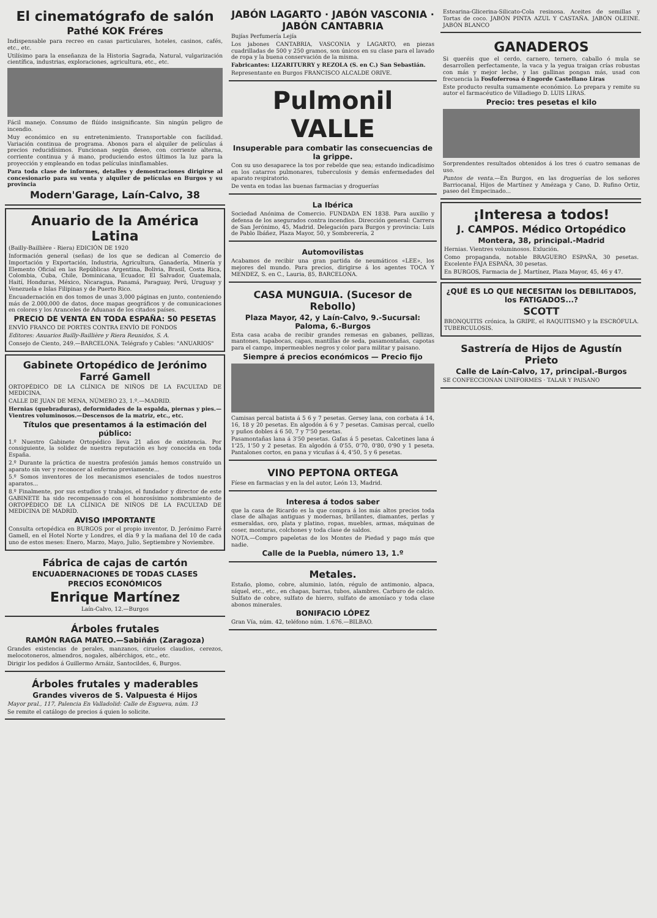El cinematógrafo de salón
Pathé KOK Fréres
Indispensable para recreo en casas particulares, hoteles, casinos, cafés, etc., etc.
Utilísimo para la enseñanza de la Historia Sagrada, Natural, vulgarización científica, industrias, exploraciones, agricultura, etc., etc.
Fácil manejo. Consumo de flúido insignificante. Sin ningún peligro de incendio.
Muy económico en su entretenimiento. Transportable con facilidad. Variación continua de programa. Abonos para el alquiler de películas á precios reducidísimos. Funcionan según deseo, con corriente alterna, corriente continua y á mano, produciendo estos últimos la luz para la proyección y empleando en todas películas ininflamables.
Para toda clase de informes, detalles y demostraciones dirigirse al concesionario para su venta y alquiler de películas en Burgos y su provincia
Modern'Garage, Laín-Calvo, 38
Anuario de la América Latina
(Bailly-Baillière - Riera) EDICIÓN DE 1920
Información general (señas) de los que se dedican al Comercio de Importación y Exportación, Industria, Agricultura, Ganadería, Minería y Elemento Oficial en las Repúblicas Argentina, Bolivia, Brasil, Costa Rica, Colombia, Cuba, Chile, Dominicana, Ecuador, El Salvador, Guatemala, Haití, Honduras, México, Nicaragua, Panamá, Paraguay, Perú, Uruguay y Venezuela e Islas Filipinas y de Puerto Rico.
Encuadernación en dos tomos de unas 3,000 páginas en junto, conteniendo más de 2.000,000 de datos, doce mapas geográficos y de comunicaciones en colores y los Aranceles de Aduanas de los citados países.
PRECIO DE VENTA EN TODA ESPAÑA: 50 PESETAS
ENVÍO FRANCO DE PORTES CONTRA ENVÍO DE FONDOS
Editores: Anuarios Bailly-Baillière y Riera Reunidos, S. A.
Consejo de Ciento, 249.—BARCELONA. Telégrafo y Cables: "ANUARIOS"
Gabinete Ortopédico de Jerónimo Farré Gamell
ORTOPÉDICO DE LA CLÍNICA DE NIÑOS DE LA FACULTAD DE MEDICINA.
CALLE DE JUAN DE MENA, NÚMERO 23, 1.º.—MADRID.
Hernias (quebraduras), deformidades de la espalda, piernas y pies.—Vientres voluminosos.—Descensos de la matriz, etc., etc.
Títulos que presentamos á la estimación del público:
1.º Nuestro Gabinete Ortopédico lleva 21 años de existencia. Por consiguiente, la solidez de nuestra reputación es hoy conocida en toda España.
2.º Durante la práctica de nuestra profesión jamás hemos construído un aparato sin ver y reconocer al enfermo previamente...
5.º Somos inventores de los mecanismos esenciales de todos nuestros aparatos...
8.º Finalmente, por sus estudios y trabajos, el fundador y director de este GABINETE ha sido recompensado con el honrosísimo nombramiento de ORTOPÉDICO DE LA CLÍNICA DE NIÑOS DE LA FACULTAD DE MEDICINA DE MADRID.
AVISO IMPORTANTE
Consulta ortopédica en BURGOS por el propio inventor, D. Jerónimo Farré Gamell, en el Hotel Norte y Londres, el día 9 y la mañana del 10 de cada uno de estos meses: Enero, Marzo, Mayo, Julio, Septiembre y Noviembre.
Fábrica de cajas de cartón
ENCUADERNACIONES DE TODAS CLASES
PRECIOS ECONÓMICOS
Enrique Martínez
Laín-Calvo, 12.—Burgos
Árboles frutales
RAMÓN RAGA MATEO.—Sabiñán (Zaragoza)
Grandes existencias de perales, manzanos, ciruelos claudios, cerezos, melocotoneros, almendros, nogales, albérchigos, etc., etc.
Dirigir los pedidos á Guillermo Arnáiz, Santocildes, 6, Burgos.
Árboles frutales y maderables
Grandes viveros de S. Valpuesta é Hijos
Mayor pral., 117, Palencia En Valladolid: Calle de Esgueva, núm. 13
Se remite el catálogo de precios á quien lo solicite.
JABÓN LAGARTO · JABÓN VASCONIA · JABÓN CANTABRIA
Bujías Perfumería Lejía
Los jabones CANTABRIA, VASCONIA y LAGARTO, en piezas cuadrilladas de 500 y 250 gramos, son únicos en su clase para el lavado de ropa y la buena conservación de la misma.
Fabricantes: LIZARITURRY y REZOLA (S. en C.) San Sebastián.
Representante en Burgos FRANCISCO ALCALDE ORIVE.
Pulmonil VALLE
Insuperable para combatir las consecuencias de la grippe.
Con su uso desaparece la tos por rebelde que sea; estando indicadísimo en los catarros pulmonares, tuberculosis y demás enfermedades del aparato respiratorio.
De venta en todas las buenas farmacias y droguerías
La Ibérica
Sociedad Anónima de Comercio. FUNDADA EN 1838. Para auxilio y defensa de los asegurados contra incendios. Dirección general: Carrera de San Jerónimo, 45, Madrid. Delegación para Burgos y provincia: Luis de Pablo Ibáñez, Plaza Mayor, 50, y Sombrerería, 2
Automovilistas
Acabamos de recibir una gran partida de neumáticos «LEE», los mejores del mundo. Para precios, dirigirse á los agentes TOCA Y MENDEZ, S. en C., Lauria, 85, BARCELONA.
CASA MUNGUIA. (Sucesor de Rebollo)
Plaza Mayor, 42, y Laín-Calvo, 9.-Sucursal: Paloma, 6.-Burgos
Esta casa acaba de recibir grandes remesas en gabanes, pellizas, mantones, tapabocas, capas, mantillas de seda, pasamontañas, capotas para el campo, impermeables negros y color para militar y paisano.
Siempre á precios económicos — Precio fijo
Camisas percal batista á 5 6 y 7 pesetas. Gersey lana, con corbata á 14, 16, 18 y 20 pesetas. En algodón á 6 y 7 pesetas. Camisas percal, cuello y puños dobles á 6 50, 7 y 7'50 pesetas.
Pasamontañas lana á 3'50 pesetas. Gafas á 5 pesetas. Calcetines lana á 1'25, 1'50 y 2 pesetas. En algodón á 0'55, 0'70, 0'80, 0'90 y 1 peseta. Pantalones cortos, en pana y vicuñas á 4, 4'50, 5 y 6 pesetas.
VINO PEPTONA ORTEGA
Fíese en farmacias y en la del autor, León 13, Madrid.
Interesa á todos saber
que la casa de Ricardo es la que compra á los más altos precios toda clase de alhajas antiguas y modernas, brillantes, diamantes, perlas y esmeraldas, oro, plata y platino, ropas, muebles, armas, máquinas de coser, monturas, colchones y toda clase de saldos.
NOTA.—Compro papeletas de los Montes de Piedad y pago más que nadie.
Calle de la Puebla, número 13, 1.º
Metales.
Estaño, plomo, cobre, aluminio, latón, régulo de antimonio, alpaca, níquel, etc., etc., en chapas, barras, tubos, alambres. Carburo de calcio. Sulfato de cobre, sulfato de hierro, sulfato de amoníaco y toda clase abonos minerales.
BONIFACIO LÓPEZ
Gran Vía, núm. 42, teléfono núm. 1.676.—BILBAO.
Estearina-Glicerina-Silicato-Cola resinosa. Aceites de semillas y Tortas de coco. JABÓN PINTA AZUL Y CASTAÑA. JABÓN OLEINE. JABÓN BLANCO
GANADEROS
Si queréis que el cerdo, carnero, ternero, caballo ó mula se desarrollen perfectamente, la vaca y la yegua traigan crías robustas con más y mejor leche, y las gallinas pongan más, usad con frecuencia la Fosfoferrosa ó Engorde Castellano Liras
Este producto resulta sumamente económico. Lo prepara y remite su autor el farmacéutico de Villadiego D. LUIS LIRAS.
Precio: tres pesetas el kilo
Sorprendentes resultados obtenidos á los tres ó cuatro semanas de uso.
Puntos de venta.—En Burgos, en las droguerías de los señores Barriocanal, Hijos de Martínez y Amézaga y Cano, D. Rufino Ortiz, paseo del Empecinado...
¡Interesa a todos!
J. CAMPOS. Médico Ortopédico
Montera, 38, principal.-Madrid
Hernias. Vientres voluminosos. Exlución.
Como propaganda, notable BRAGUERO ESPAÑA, 30 pesetas. Excelente FAJA ESPAÑA, 30 pesetas.
En BURGOS, Farmacia de J. Martínez, Plaza Mayor, 45, 46 y 47.
¿QUÉ ES LO QUE NECESITAN los DEBILITADOS, los FATIGADOS...?
SCOTT
BRONQUITIS crónica, la GRIPE, el RAQUITISMO y la ESCRÓFULA. TUBERCULOSIS.
Sastrería de Hijos de Agustín Prieto
Calle de Laín-Calvo, 17, principal.-Burgos
SE CONFECCIONAN UNIFORMES · TALAR Y PAISANO